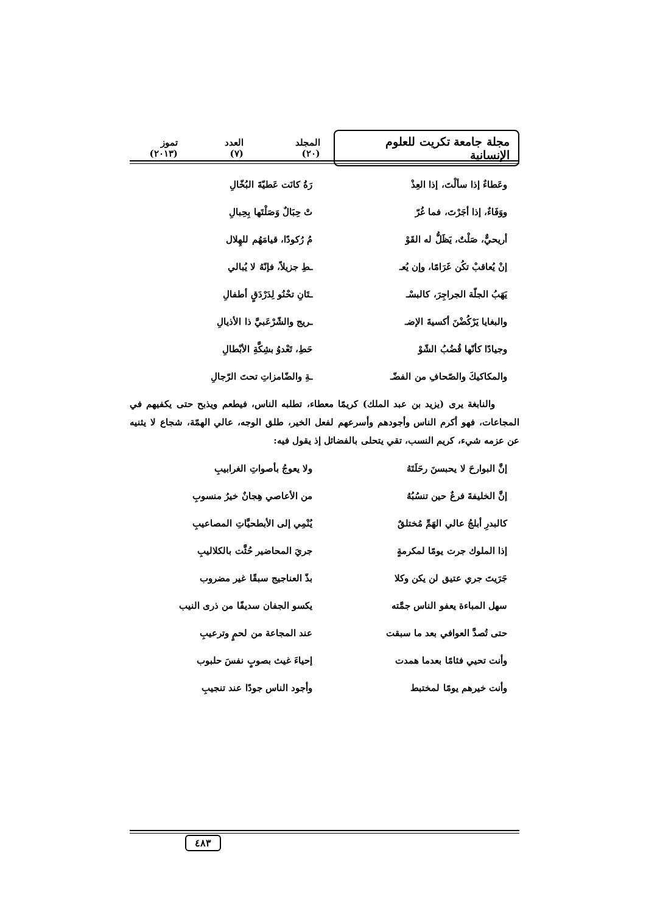مجلة جامعة تكريت للعلوم الإنسانية
المجلد (٢٠) العدد (٧) تموز (٢٠١٣)
وعَطاءٌ إذا سألْتَ، إذا العِذْ رَةُ كانَت عَطيّةَ البُخّالِ
ووَفَاءٌ، إذا أجَرْتَ، فما غُرّ تْ حِبَالٌ وَصَلْتَها بِحِبالِ
أريحيٌّ، صَلْتٌ، يَظَلُّ له القَوْ مُ رُكودًا، قيامَهُم للهِلال
إنْ يُعاقبْ تكُن غَرَامًا، وإن يُعـ ـطِ جزيلاً، فإنّهُ لا يُبالي
يَهَبُ الجلّة الجراجِرَ، كالبسْـ ـتَانِ تحْنُو لِدَرْدَقٍ أطفالِ
والبغايا يَرْكُضْنَ أكسيةَ الإضـ ـريج والشّرْعَبيَّ ذا الأذيالِ
وجيادًا كأنّها قُضُبُ الشّوْ حَطِ، تَعْدوُ بشِكَّةِ الأبْطالِ
والمكاكيكَ والصّحافِ من الفضّـ ـةِ والضّامزاتِ تحتَ الرّجالِ
والنابغة يرى (يزيد بن عبد الملك) كريمًا معطاء، تطلبه الناس، فيطعم ويذبح حتى يكفيهم في المجاعات، فهو أكرم الناس وأجودهم وأسرعهم لفعل الخير، طلق الوجه، عالي الهمّة، شجاع لا يثنيه عن عزمه شيء، كريم النسب، تقي يتحلى بالفضائل إذ يقول فيه:
إنَّ البوارحَ لا يحبسنَ رحَلَتَهُ ولا يعوجُ بأصواتِ الغرابيبِ
إنَّ الخليفةَ فرعٌ حين تنسُبُهُ من الأعاصي هِجانٌ خيرُ منسوبِ
كالبدرِ أبلجُ عالي الهَمِّ مُختلقٌ يُنْمِي إلى الأبطحيَّاتِ المصاعيبِ
إذا الملوك جرت يومًا لمكرمةٍ جريَ المحاضير حُثَّت بالكلاليبِ
جَرَيتَ جري عتيق لن يكن وكلا بذّ العناجيج سبقًا غير مضروب
سهل المباءة يعفو الناس جمَّته يكسو الجفان سديفًا من ذرى النيب
حتى تُصدَّ العوافي بعد ما سبقت عند المجاعة من لحمٍ وترعيبِ
وأنت تحيي فئامًا بعدما همدت إحياءَ غيث بصوبٍ نفسَ حلبوب
وأنت خيرهم يومًا لمختبط وأجود الناس جودًا عند تنجيبِ
٤٨٣